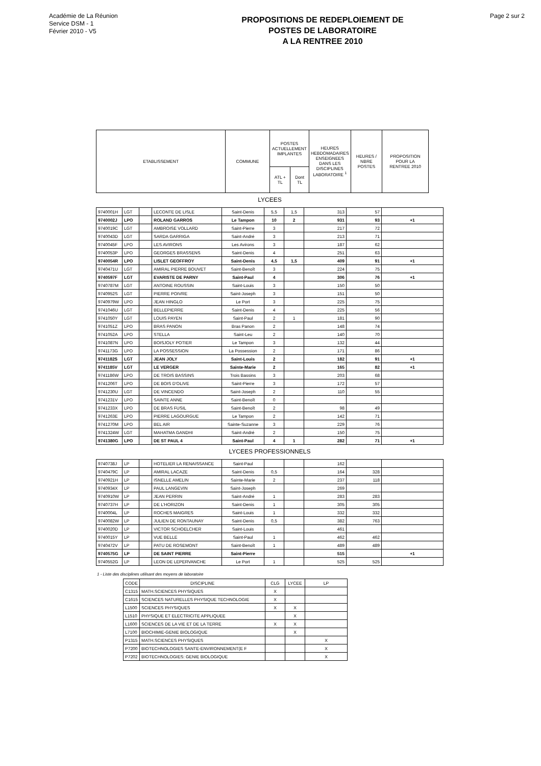Académie de La Réunion
Service DSM - 1
Février 2010 - V5
PROPOSITIONS DE REDEPLOIEMENT DE
POSTES DE LABORATOIRE
A LA RENTREE 2010
Page 2 sur 2
| ETABLISSEMENT | COMMUNE | POSTES ACTUELLEMENT IMPLANTES | | HEURES HEBDOMADAIRES ENSEIGNEES DANS LES DISCIPLINES LABORATOIRE <sup>1</sup> | HEURES / NBRE POSTES | PROPOSITION POUR LA RENTREE 2010 |
| --- | --- | --- | --- | --- | --- | --- |
| | | ATL + TL | Dont TL | | | |
LYCEES
| 9740001H | LGT | | LECONTE DE LISLE | Saint-Denis | 5,5 | 1,5 | 313 | 57 | |
| 9740002J | LPO | | ROLAND GARROS | Le Tampon | 10 | 2 | 931 | 93 | +1 |
| 9740019C | LGT | | AMBROISE VOLLARD | Saint-Pierre | 3 | | 217 | 72 | |
| 9740043D | LGT | | SARDA GARRIGA | Saint-André | 3 | | 213 | 71 | |
| 9740045F | LPO | | LES AVIRONS | Les Avirons | 3 | | 187 | 62 | |
| 9740053P | LPO | | GEORGES BRASSENS | Saint-Denis | 4 | | 251 | 63 | |
| 9740054R | LPO | | LISLET GEOFFROY | Saint-Denis | 4,5 | 1,5 | 409 | 91 | +1 |
| 9740471U | LGT | | AMIRAL PIERRE BOUVET | Saint-Benoît | 3 | | 224 | 75 | |
| 9740597F | LGT | | EVARISTE DE PARNY | Saint-Paul | 4 | | 306 | 76 | +1 |
| 9740787M | LGT | | ANTOINE ROUSSIN | Saint-Louis | 3 | | 150 | 50 | |
| 9740952S | LGT | | PIERRE POIVRE | Saint-Joseph | 3 | | 151 | 50 | |
| 9740979W | LPO | | JEAN HINGLO | Le Port | 3 | | 225 | 75 | |
| 9741046U | LGT | | BELLEPIERRE | Saint-Denis | 4 | | 225 | 56 | |
| 9741050Y | LGT | | LOUIS PAYEN | Saint-Paul | 2 | 1 | 181 | 90 | |
| 9741051Z | LPO | | BRAS PANON | Bras Panon | 2 | | 148 | 74 | |
| 9741052A | LPO | | STELLA | Saint-Leu | 2 | | 140 | 70 | |
| 9741087N | LPO | | BOISJOLY POTIER | Le Tampon | 3 | | 132 | 44 | |
| 9741173G | LPO | | LA POSSESSION | La Possession | 2 | | 171 | 86 | |
| 9741182S | LGT | | JEAN JOLY | Saint-Louis | 2 | | 182 | 91 | +1 |
| 9741185V | LGT | | LE VERGER | Sainte-Marie | 2 | | 165 | 82 | +1 |
| 9741186W | LPO | | DE TROIS BASSINS | Trois Bassins | 3 | | 203 | 68 | |
| 9741206T | LPO | | DE BOIS D'OLIVE | Saint-Pierre | 3 | | 172 | 57 | |
| 9741230U | LGT | | DE VINCENDO | Saint-Joseph | 2 | | 110 | 55 | |
| 9741231V | LPO | | SAINTE ANNE | Saint-Benoît | 0 | | | | |
| 9741233X | LPO | | DE BRAS FUSIL | Saint-Benoît | 2 | | 98 | 49 | |
| 9741263E | LPO | | PIERRE LAGOURGUE | Le Tampon | 2 | | 142 | 71 | |
| 9741270M | LPO | | BEL AIR | Sainte-Suzanne | 3 | | 229 | 76 | |
| 9741324W | LGT | | MAHATMA GANDHI | Saint-André | 2 | | 150 | 75 | |
| 9741380G | LPO | | DE ST PAUL 4 | Saint-Paul | 4 | 1 | 282 | 71 | +1 |
LYCEES PROFESSIONNELS
| 9740738J | LP | | HOTELIER LA RENAISSANCE | Saint-Paul | | | 162 | | |
| 9740479C | LP | | AMIRAL LACAZE | Saint-Denis | 0,5 | | 164 | 328 | |
| 9740921H | LP | | ISNELLE AMELIN | Sainte-Marie | 2 | | 237 | 118 | |
| 9740934X | LP | | PAUL LANGEVIN | Saint-Joseph | | | 269 | | |
| 9740910W | LP | | JEAN PERRIN | Saint-André | 1 | | 283 | 283 | |
| 9740737H | LP | | DE L'HORIZON | Saint-Denis | 1 | | 305 | 305 | |
| 9740004L | LP | | ROCHES MAIGRES | Saint-Louis | 1 | | 332 | 332 | |
| 9740082W | LP | | JULIEN DE RONTAUNAY | Saint-Denis | 0,5 | | 382 | 763 | |
| 9740020D | LP | | VICTOR SCHOELCHER | Saint-Louis | | | 461 | | |
| 9740015Y | LP | | VUE BELLE | Saint-Paul | 1 | | 462 | 462 | |
| 9740472V | LP | | PATU DE ROSEMONT | Saint-Benoît | 1 | | 489 | 489 | |
| 9740575G | LP | | DE SAINT PIERRE | Saint-Pierre | | | 515 | | +1 |
| 9740552G | LP | | LEON DE LEPERVANCHE | Le Port | 1 | | 525 | 525 | |
1 - Liste des disciplines utilisant des moyens de laboratoire
| CODE | DISCIPLINE | CLG | LYCEE | LP |
| --- | --- | --- | --- | --- |
| C1315 | MATH.SCIENCES PHYSIQUES | X | | |
| C1615 | SCIENCES NATURELLES PHYSIQUE TECHNOLOGIE | X | | |
| L1500 | SCIENCES PHYSIQUES | X | X | |
| L1510 | PHYSIQUE ET ELECTRICITE APPLIQUEE | | X | |
| L1600 | SCIENCES DE LA VIE ET DE LA TERRE | X | X | |
| L7100 | BIOCHIMIE-GENIE BIOLOGIQUE | | X | |
| P1315 | MATH.SCIENCES PHYSIQUES | | | X |
| P7200 | BIOTECHNOLOGIES SANTE-ENVIRONNEMENT(E F | | | X |
| P7202 | BIOTECHNOLOGIES: GENIE BIOLOGIQUE | | | X |